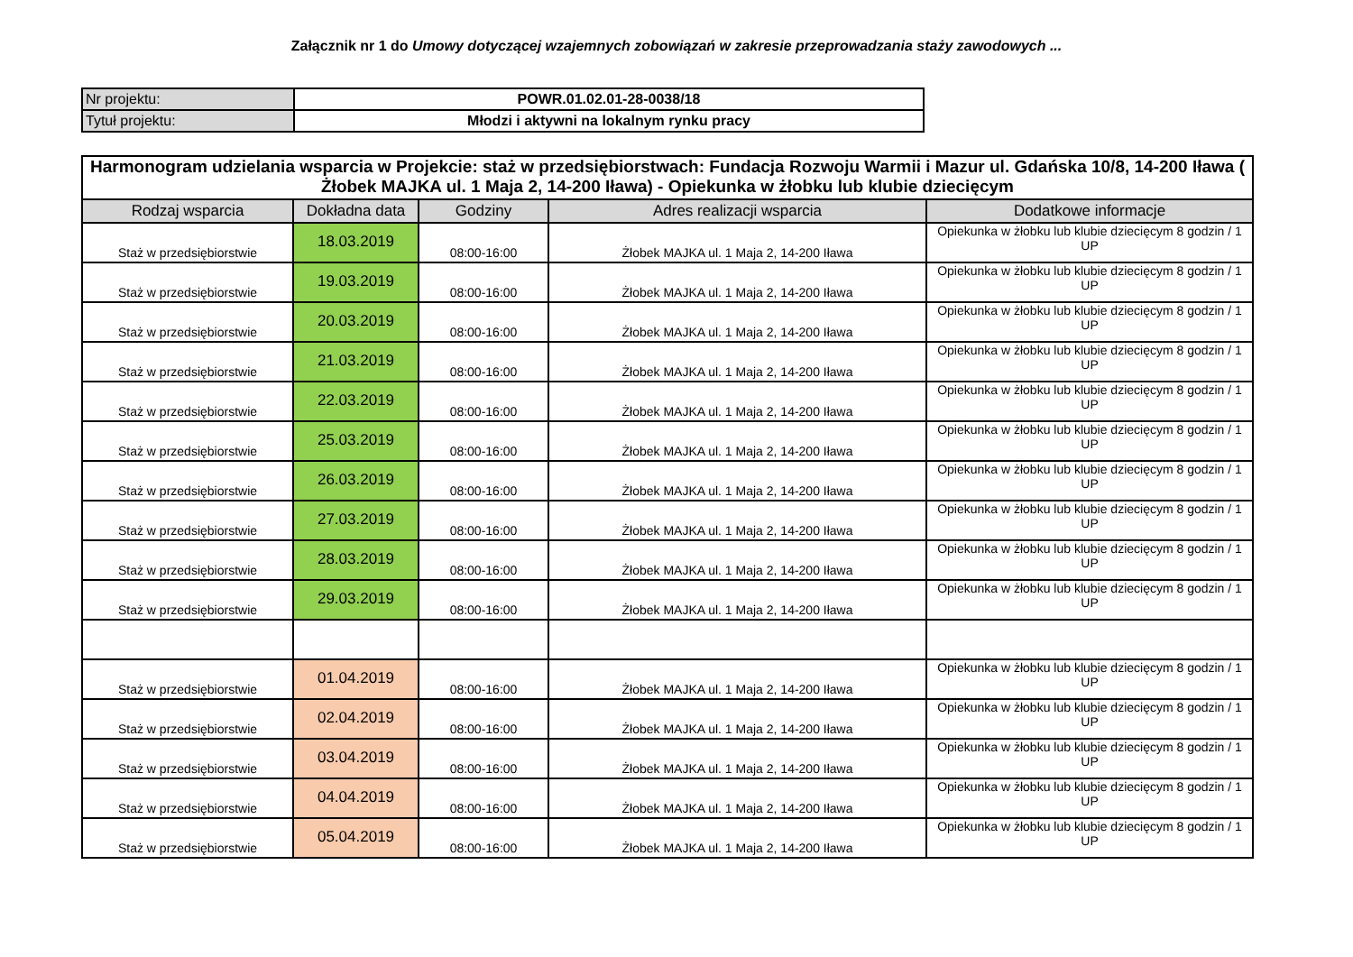Załącznik nr 1 do Umowy dotyczącej wzajemnych zobowiązań w zakresie przeprowadzania staży zawodowych ...
| Nr projektu: | POWR.01.02.01-28-0038/18 |
| Tytuł projektu: | Młodzi i aktywni na lokalnym rynku pracy |
| Harmonogram udzielania wsparcia w Projekcie: staż w przedsiębiorstwach: Fundacja Rozwoju Warmii i Mazur ul. Gdańska 10/8, 14-200 Iława ( Żłobek MAJKA ul. 1 Maja 2, 14-200 Iława) - Opiekunka w żłobku lub klubie dziecięcym | | | | |
| Rodzaj wsparcia | Dokładna data | Godziny | Adres realizacji wsparcia | Dodatkowe informacje |
| Staż w przedsiębiorstwie | 18.03.2019 | 08:00-16:00 | Żłobek MAJKA ul. 1 Maja 2, 14-200 Iława | Opiekunka w żłobku lub klubie dziecięcym 8 godzin / 1 UP |
| Staż w przedsiębiorstwie | 19.03.2019 | 08:00-16:00 | Żłobek MAJKA ul. 1 Maja 2, 14-200 Iława | Opiekunka w żłobku lub klubie dziecięcym 8 godzin / 1 UP |
| Staż w przedsiębiorstwie | 20.03.2019 | 08:00-16:00 | Żłobek MAJKA ul. 1 Maja 2, 14-200 Iława | Opiekunka w żłobku lub klubie dziecięcym 8 godzin / 1 UP |
| Staż w przedsiębiorstwie | 21.03.2019 | 08:00-16:00 | Żłobek MAJKA ul. 1 Maja 2, 14-200 Iława | Opiekunka w żłobku lub klubie dziecięcym 8 godzin / 1 UP |
| Staż w przedsiębiorstwie | 22.03.2019 | 08:00-16:00 | Żłobek MAJKA ul. 1 Maja 2, 14-200 Iława | Opiekunka w żłobku lub klubie dziecięcym 8 godzin / 1 UP |
| Staż w przedsiębiorstwie | 25.03.2019 | 08:00-16:00 | Żłobek MAJKA ul. 1 Maja 2, 14-200 Iława | Opiekunka w żłobku lub klubie dziecięcym 8 godzin / 1 UP |
| Staż w przedsiębiorstwie | 26.03.2019 | 08:00-16:00 | Żłobek MAJKA ul. 1 Maja 2, 14-200 Iława | Opiekunka w żłobku lub klubie dziecięcym 8 godzin / 1 UP |
| Staż w przedsiębiorstwie | 27.03.2019 | 08:00-16:00 | Żłobek MAJKA ul. 1 Maja 2, 14-200 Iława | Opiekunka w żłobku lub klubie dziecięcym 8 godzin / 1 UP |
| Staż w przedsiębiorstwie | 28.03.2019 | 08:00-16:00 | Żłobek MAJKA ul. 1 Maja 2, 14-200 Iława | Opiekunka w żłobku lub klubie dziecięcym 8 godzin / 1 UP |
| Staż w przedsiębiorstwie | 29.03.2019 | 08:00-16:00 | Żłobek MAJKA ul. 1 Maja 2, 14-200 Iława | Opiekunka w żłobku lub klubie dziecięcym 8 godzin / 1 UP |
| Staż w przedsiębiorstwie | 01.04.2019 | 08:00-16:00 | Żłobek MAJKA ul. 1 Maja 2, 14-200 Iława | Opiekunka w żłobku lub klubie dziecięcym 8 godzin / 1 UP |
| Staż w przedsiębiorstwie | 02.04.2019 | 08:00-16:00 | Żłobek MAJKA ul. 1 Maja 2, 14-200 Iława | Opiekunka w żłobku lub klubie dziecięcym 8 godzin / 1 UP |
| Staż w przedsiębiorstwie | 03.04.2019 | 08:00-16:00 | Żłobek MAJKA ul. 1 Maja 2, 14-200 Iława | Opiekunka w żłobku lub klubie dziecięcym 8 godzin / 1 UP |
| Staż w przedsiębiorstwie | 04.04.2019 | 08:00-16:00 | Żłobek MAJKA ul. 1 Maja 2, 14-200 Iława | Opiekunka w żłobku lub klubie dziecięcym 8 godzin / 1 UP |
| Staż w przedsiębiorstwie | 05.04.2019 | 08:00-16:00 | Żłobek MAJKA ul. 1 Maja 2, 14-200 Iława | Opiekunka w żłobku lub klubie dziecięcym 8 godzin / 1 UP |